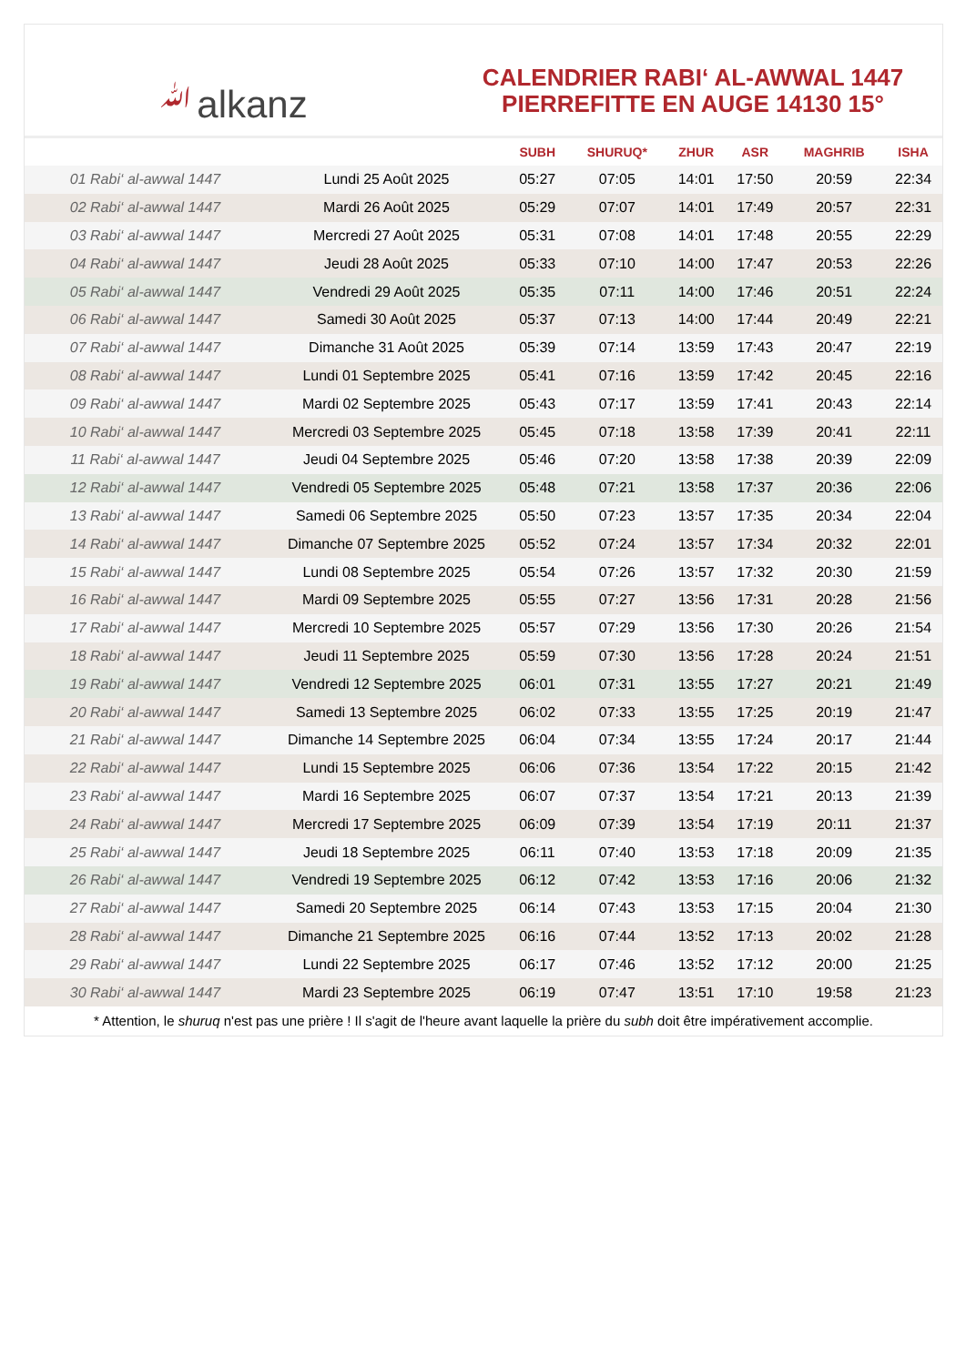ﷲalkanz
CALENDRIER RABI‘ AL-AWWAL 1447
PIERREFITTE EN AUGE 14130 15°
| | | SUBH | SHURUQ* | ZHUR | ASR | MAGHRIB | ISHA |
| --- | --- | --- | --- | --- | --- | --- | --- |
| 01 Rabi‘ al-awwal 1447 | Lundi 25 Août 2025 | 05:27 | 07:05 | 14:01 | 17:50 | 20:59 | 22:34 |
| 02 Rabi‘ al-awwal 1447 | Mardi 26 Août 2025 | 05:29 | 07:07 | 14:01 | 17:49 | 20:57 | 22:31 |
| 03 Rabi‘ al-awwal 1447 | Mercredi 27 Août 2025 | 05:31 | 07:08 | 14:01 | 17:48 | 20:55 | 22:29 |
| 04 Rabi‘ al-awwal 1447 | Jeudi 28 Août 2025 | 05:33 | 07:10 | 14:00 | 17:47 | 20:53 | 22:26 |
| 05 Rabi‘ al-awwal 1447 | Vendredi 29 Août 2025 | 05:35 | 07:11 | 14:00 | 17:46 | 20:51 | 22:24 |
| 06 Rabi‘ al-awwal 1447 | Samedi 30 Août 2025 | 05:37 | 07:13 | 14:00 | 17:44 | 20:49 | 22:21 |
| 07 Rabi‘ al-awwal 1447 | Dimanche 31 Août 2025 | 05:39 | 07:14 | 13:59 | 17:43 | 20:47 | 22:19 |
| 08 Rabi‘ al-awwal 1447 | Lundi 01 Septembre 2025 | 05:41 | 07:16 | 13:59 | 17:42 | 20:45 | 22:16 |
| 09 Rabi‘ al-awwal 1447 | Mardi 02 Septembre 2025 | 05:43 | 07:17 | 13:59 | 17:41 | 20:43 | 22:14 |
| 10 Rabi‘ al-awwal 1447 | Mercredi 03 Septembre 2025 | 05:45 | 07:18 | 13:58 | 17:39 | 20:41 | 22:11 |
| 11 Rabi‘ al-awwal 1447 | Jeudi 04 Septembre 2025 | 05:46 | 07:20 | 13:58 | 17:38 | 20:39 | 22:09 |
| 12 Rabi‘ al-awwal 1447 | Vendredi 05 Septembre 2025 | 05:48 | 07:21 | 13:58 | 17:37 | 20:36 | 22:06 |
| 13 Rabi‘ al-awwal 1447 | Samedi 06 Septembre 2025 | 05:50 | 07:23 | 13:57 | 17:35 | 20:34 | 22:04 |
| 14 Rabi‘ al-awwal 1447 | Dimanche 07 Septembre 2025 | 05:52 | 07:24 | 13:57 | 17:34 | 20:32 | 22:01 |
| 15 Rabi‘ al-awwal 1447 | Lundi 08 Septembre 2025 | 05:54 | 07:26 | 13:57 | 17:32 | 20:30 | 21:59 |
| 16 Rabi‘ al-awwal 1447 | Mardi 09 Septembre 2025 | 05:55 | 07:27 | 13:56 | 17:31 | 20:28 | 21:56 |
| 17 Rabi‘ al-awwal 1447 | Mercredi 10 Septembre 2025 | 05:57 | 07:29 | 13:56 | 17:30 | 20:26 | 21:54 |
| 18 Rabi‘ al-awwal 1447 | Jeudi 11 Septembre 2025 | 05:59 | 07:30 | 13:56 | 17:28 | 20:24 | 21:51 |
| 19 Rabi‘ al-awwal 1447 | Vendredi 12 Septembre 2025 | 06:01 | 07:31 | 13:55 | 17:27 | 20:21 | 21:49 |
| 20 Rabi‘ al-awwal 1447 | Samedi 13 Septembre 2025 | 06:02 | 07:33 | 13:55 | 17:25 | 20:19 | 21:47 |
| 21 Rabi‘ al-awwal 1447 | Dimanche 14 Septembre 2025 | 06:04 | 07:34 | 13:55 | 17:24 | 20:17 | 21:44 |
| 22 Rabi‘ al-awwal 1447 | Lundi 15 Septembre 2025 | 06:06 | 07:36 | 13:54 | 17:22 | 20:15 | 21:42 |
| 23 Rabi‘ al-awwal 1447 | Mardi 16 Septembre 2025 | 06:07 | 07:37 | 13:54 | 17:21 | 20:13 | 21:39 |
| 24 Rabi‘ al-awwal 1447 | Mercredi 17 Septembre 2025 | 06:09 | 07:39 | 13:54 | 17:19 | 20:11 | 21:37 |
| 25 Rabi‘ al-awwal 1447 | Jeudi 18 Septembre 2025 | 06:11 | 07:40 | 13:53 | 17:18 | 20:09 | 21:35 |
| 26 Rabi‘ al-awwal 1447 | Vendredi 19 Septembre 2025 | 06:12 | 07:42 | 13:53 | 17:16 | 20:06 | 21:32 |
| 27 Rabi‘ al-awwal 1447 | Samedi 20 Septembre 2025 | 06:14 | 07:43 | 13:53 | 17:15 | 20:04 | 21:30 |
| 28 Rabi‘ al-awwal 1447 | Dimanche 21 Septembre 2025 | 06:16 | 07:44 | 13:52 | 17:13 | 20:02 | 21:28 |
| 29 Rabi‘ al-awwal 1447 | Lundi 22 Septembre 2025 | 06:17 | 07:46 | 13:52 | 17:12 | 20:00 | 21:25 |
| 30 Rabi‘ al-awwal 1447 | Mardi 23 Septembre 2025 | 06:19 | 07:47 | 13:51 | 17:10 | 19:58 | 21:23 |
* Attention, le shuruq n'est pas une prière ! Il s'agit de l'heure avant laquelle la prière du subh doit être impérativement accomplie.